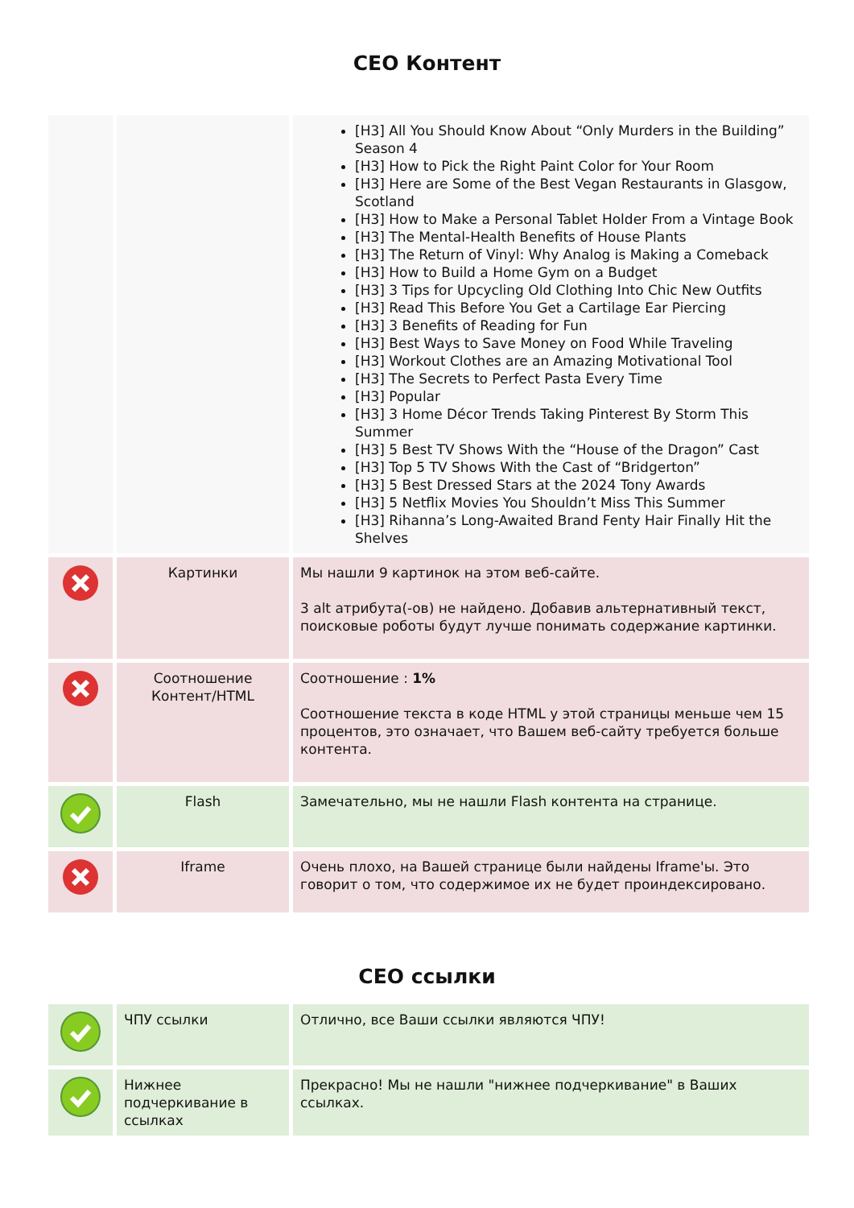СЕО Контент
| | | [H3] All You Should Know About “Only Murders in the Building” Season 4 [H3] How to Pick the Right Paint Color for Your Room [H3] Here are Some of the Best Vegan Restaurants in Glasgow, Scotland [H3] How to Make a Personal Tablet Holder From a Vintage Book [H3] The Mental-Health Benefits of House Plants [H3] The Return of Vinyl: Why Analog is Making a Comeback [H3] How to Build a Home Gym on a Budget [H3] 3 Tips for Upcycling Old Clothing Into Chic New Outfits [H3] Read This Before You Get a Cartilage Ear Piercing [H3] 3 Benefits of Reading for Fun [H3] Best Ways to Save Money on Food While Traveling [H3] Workout Clothes are an Amazing Motivational Tool [H3] The Secrets to Perfect Pasta Every Time [H3] Popular [H3] 3 Home Décor Trends Taking Pinterest By Storm This Summer [H3] 5 Best TV Shows With the “House of the Dragon” Cast [H3] Top 5 TV Shows With the Cast of “Bridgerton” [H3] 5 Best Dressed Stars at the 2024 Tony Awards [H3] 5 Netflix Movies You Shouldn’t Miss This Summer [H3] Rihanna’s Long-Awaited Brand Fenty Hair Finally Hit the Shelves |
| | Картинки | Мы нашли 9 картинок на этом веб-сайте. 3 alt атрибута(-ов) не найдено. Добавив альтернативный текст, поисковые роботы будут лучше понимать содержание картинки. |
| | Соотношение Контент/HTML | Соотношение : 1% Соотношение текста в коде HTML у этой страницы меньше чем 15 процентов, это означает, что Вашем веб-сайту требуется больше контента. |
| | Flash | Замечательно, мы не нашли Flash контента на странице. |
| | Iframe | Очень плохо, на Вашей странице были найдены Iframe'ы. Это говорит о том, что содержимое их не будет проиндексировано. |
СЕО ссылки
| | ЧПУ ссылки | Отлично, все Ваши ссылки являются ЧПУ! |
| | Нижнее подчеркивание в ссылках | Прекрасно! Мы не нашли "нижнее подчеркивание" в Ваших ссылках. |